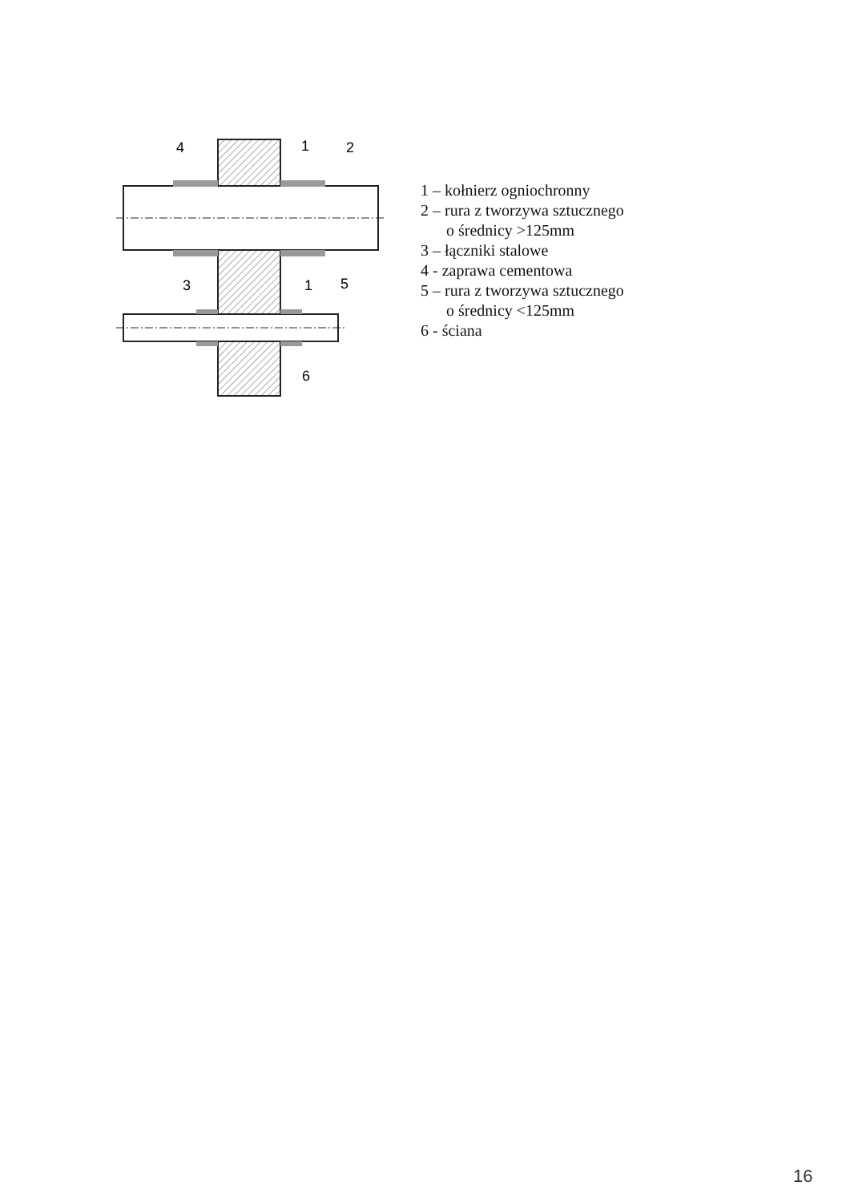4
1
2
3
1
5
6
1 – kołnierz ogniochronny
2 – rura z tworzywa sztucznego
o średnicy >125mm
3 – łączniki stalowe
4 - zaprawa cementowa
5 – rura z tworzywa sztucznego
o średnicy <125mm
6 - ściana
16